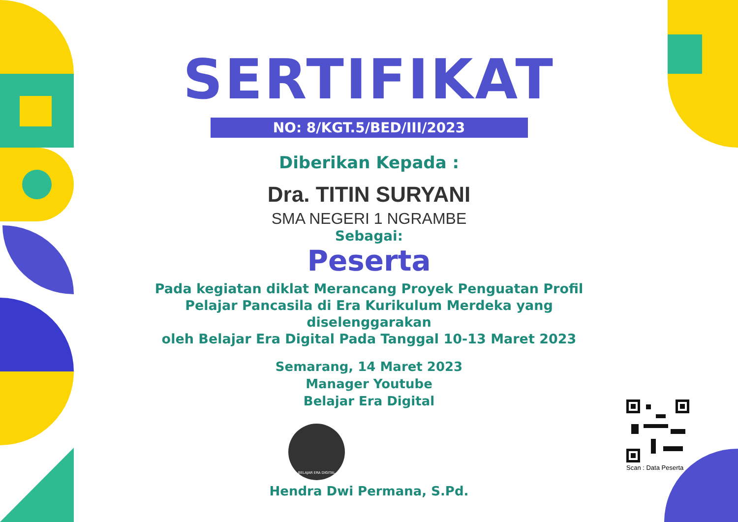SERTIFIKAT
NO: 8/KGT.5/BED/III/2023
Diberikan Kepada :
Dra. TITIN SURYANI
SMA NEGERI 1 NGRAMBE
Sebagai:
Peserta
Pada kegiatan diklat Merancang Proyek Penguatan Profil
Pelajar Pancasila di Era Kurikulum Merdeka yang diselenggarakan
oleh Belajar Era Digital Pada Tanggal 10-13 Maret 2023
Semarang, 14 Maret 2023
Manager Youtube
Belajar Era Digital
BELAJAR ERA DIGITAL
Hendra Dwi Permana, S.Pd.
Scan : Data Peserta